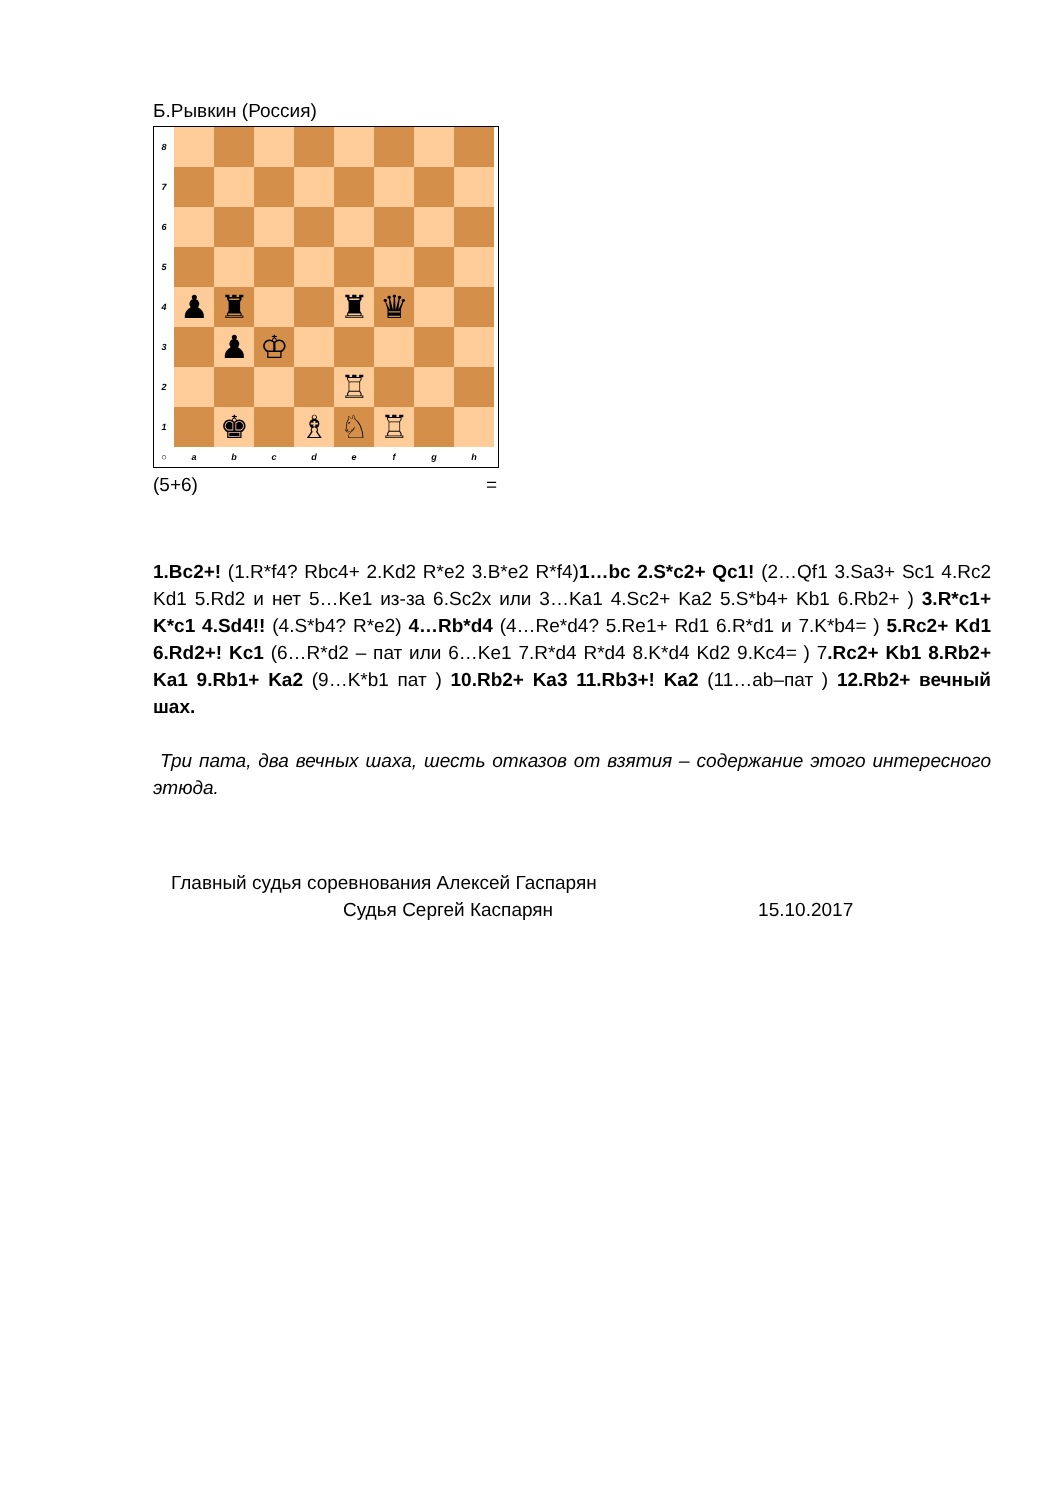Б.Рывкин (Россия)
8
7
6
5
4
♟
♜
♜
♛
3
♟
♔
2
♖
1
♚
♗
♘
♖
○
a
b
c
d
e
f
g
h
(5+6) =
1.Bc2+! (1.R*f4? Rbc4+ 2.Kd2 R*e2 3.B*e2 R*f4)1…bc 2.S*c2+ Qc1! (2…Qf1 3.Sa3+ Sc1 4.Rc2 Kd1 5.Rd2 и нет 5…Ke1 из-за 6.Sc2x или 3…Ka1 4.Sc2+ Ka2 5.S*b4+ Kb1 6.Rb2+ ) 3.R*c1+ K*c1 4.Sd4!! (4.S*b4? R*e2) 4…Rb*d4 (4…Re*d4? 5.Re1+ Rd1 6.R*d1 и 7.K*b4= ) 5.Rc2+ Kd1 6.Rd2+! Kc1 (6…R*d2 – пат или 6…Ke1 7.R*d4 R*d4 8.K*d4 Kd2 9.Kc4= ) 7.Rc2+ Kb1 8.Rb2+ Ka1 9.Rb1+ Ka2 (9…K*b1 пат ) 10.Rb2+ Ka3 11.Rb3+! Ka2 (11…ab–пат ) 12.Rb2+ вечный шах.
Три пата, два вечных шаха, шесть отказов от взятия – содержание этого интересного этюда.
Главный судья соревнования Алексей Гаспарян
Судья Сергей Каспарян 15.10.2017